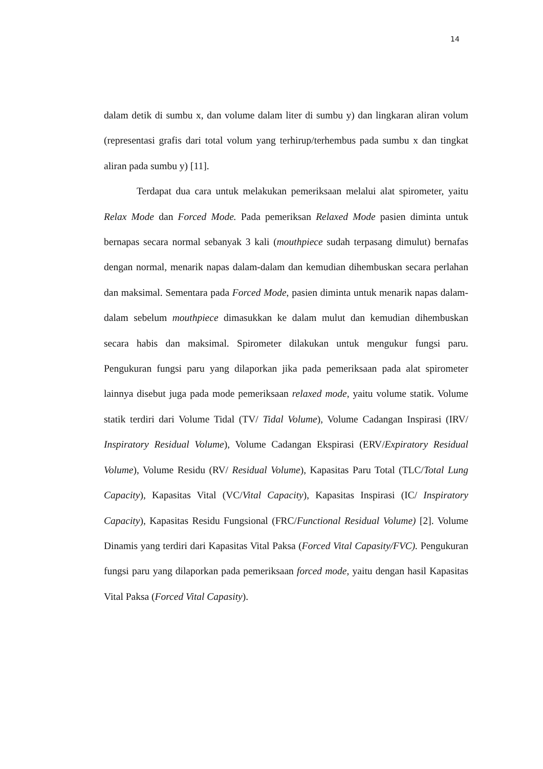14
dalam detik di sumbu x, dan volume dalam liter di sumbu y) dan lingkaran aliran volum (representasi grafis dari total volum yang terhirup/terhembus pada sumbu x dan tingkat aliran pada sumbu y) [11].
Terdapat dua cara untuk melakukan pemeriksaan melalui alat spirometer, yaitu Relax Mode dan Forced Mode. Pada pemeriksan Relaxed Mode pasien diminta untuk bernapas secara normal sebanyak 3 kali (mouthpiece sudah terpasang dimulut) bernafas dengan normal, menarik napas dalam-dalam dan kemudian dihembuskan secara perlahan dan maksimal. Sementara pada Forced Mode, pasien diminta untuk menarik napas dalam-dalam sebelum mouthpiece dimasukkan ke dalam mulut dan kemudian dihembuskan secara habis dan maksimal. Spirometer dilakukan untuk mengukur fungsi paru. Pengukuran fungsi paru yang dilaporkan jika pada pemeriksaan pada alat spirometer lainnya disebut juga pada mode pemeriksaan relaxed mode, yaitu volume statik. Volume statik terdiri dari Volume Tidal (TV/ Tidal Volume), Volume Cadangan Inspirasi (IRV/ Inspiratory Residual Volume), Volume Cadangan Ekspirasi (ERV/Expiratory Residual Volume), Volume Residu (RV/ Residual Volume), Kapasitas Paru Total (TLC/Total Lung Capacity), Kapasitas Vital (VC/Vital Capacity), Kapasitas Inspirasi (IC/ Inspiratory Capacity), Kapasitas Residu Fungsional (FRC/Functional Residual Volume) [2]. Volume Dinamis yang terdiri dari Kapasitas Vital Paksa (Forced Vital Capasity/FVC). Pengukuran fungsi paru yang dilaporkan pada pemeriksaan forced mode, yaitu dengan hasil Kapasitas Vital Paksa (Forced Vital Capasity).